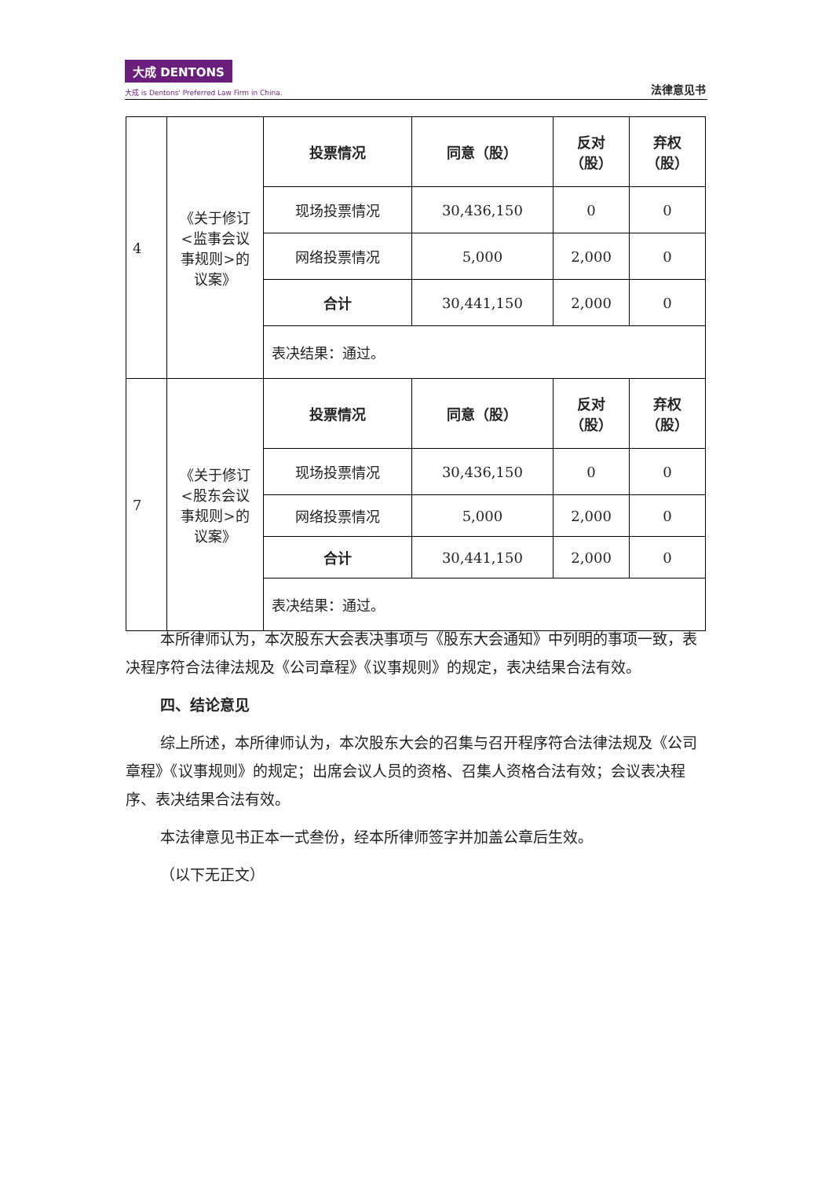大成 DENTONS
大成 is Dentons' Preferred Law Firm in China.
法律意见书
| 4 | 《关于修订 <监事会议 事规则>的 议案》 | 投票情况 | 同意（股） | 反对 （股） | 弃权 （股） |
| | | 现场投票情况 | 30,436,150 | 0 | 0 |
| | | 网络投票情况 | 5,000 | 2,000 | 0 |
| | | 合计 | 30,441,150 | 2,000 | 0 |
| | | 表决结果：通过。 | | | |
| 7 | 《关于修订 <股东会议 事规则>的 议案》 | 投票情况 | 同意（股） | 反对 （股） | 弃权 （股） |
| | | 现场投票情况 | 30,436,150 | 0 | 0 |
| | | 网络投票情况 | 5,000 | 2,000 | 0 |
| | | 合计 | 30,441,150 | 2,000 | 0 |
| | | 表决结果：通过。 | | | |
本所律师认为，本次股东大会表决事项与《股东大会通知》中列明的事项一致，表决程序符合法律法规及《公司章程》《议事规则》的规定，表决结果合法有效。
四、结论意见
综上所述，本所律师认为，本次股东大会的召集与召开程序符合法律法规及《公司章程》《议事规则》的规定；出席会议人员的资格、召集人资格合法有效；会议表决程序、表决结果合法有效。
本法律意见书正本一式叁份，经本所律师签字并加盖公章后生效。
（以下无正文）